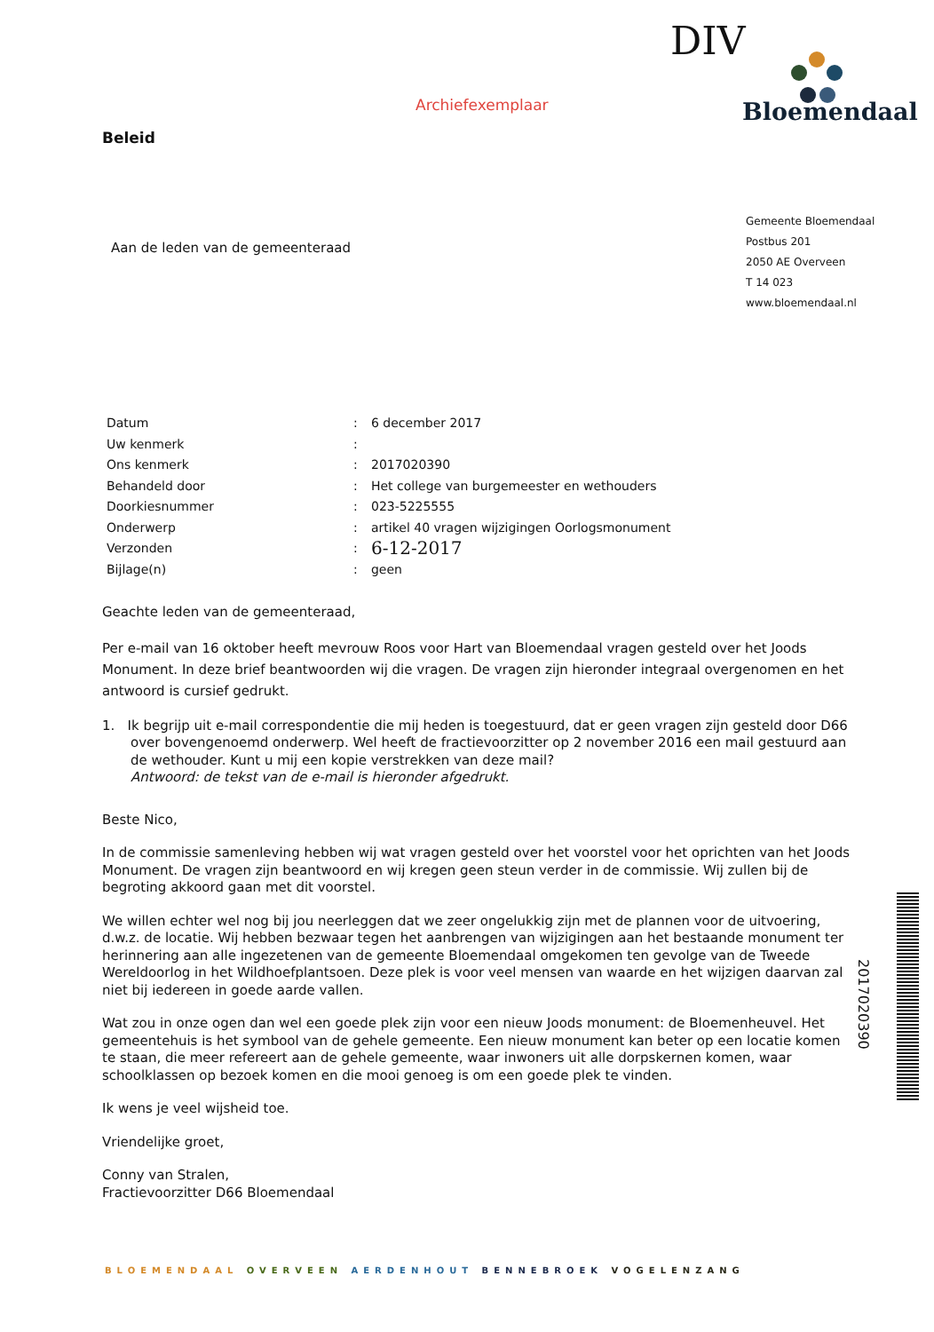DIV
Archiefexemplaar Bloemendaal
Beleid
Gemeente Bloemendaal
Postbus 201
2050 AE Overveen
T 14 023
www.bloemendaal.nl
Aan de leden van de gemeenteraad
| Datum | : | 6 december 2017 |
| Uw kenmerk | : | |
| Ons kenmerk | : | 2017020390 |
| Behandeld door | : | Het college van burgemeester en wethouders |
| Doorkiesnummer | : | 023-5225555 |
| Onderwerp | : | artikel 40 vragen wijzigingen Oorlogsmonument |
| Verzonden | : | 6-12-2017 |
| Bijlage(n) | : | geen |
Geachte leden van de gemeenteraad,
Per e-mail van 16 oktober heeft mevrouw Roos voor Hart van Bloemendaal vragen gesteld over het Joods Monument. In deze brief beantwoorden wij die vragen. De vragen zijn hieronder integraal overgenomen en het antwoord is cursief gedrukt.
1. Ik begrijp uit e-mail correspondentie die mij heden is toegestuurd, dat er geen vragen zijn gesteld door D66 over bovengenoemd onderwerp. Wel heeft de fractievoorzitter op 2 november 2016 een mail gestuurd aan de wethouder. Kunt u mij een kopie verstrekken van deze mail?
Antwoord: de tekst van de e-mail is hieronder afgedrukt.
Beste Nico,
In de commissie samenleving hebben wij wat vragen gesteld over het voorstel voor het oprichten van het Joods Monument. De vragen zijn beantwoord en wij kregen geen steun verder in de commissie. Wij zullen bij de begroting akkoord gaan met dit voorstel.
We willen echter wel nog bij jou neerleggen dat we zeer ongelukkig zijn met de plannen voor de uitvoering, d.w.z. de locatie. Wij hebben bezwaar tegen het aanbrengen van wijzigingen aan het bestaande monument ter herinnering aan alle ingezetenen van de gemeente Bloemendaal omgekomen ten gevolge van de Tweede Wereldoorlog in het Wildhoefplantsoen. Deze plek is voor veel mensen van waarde en het wijzigen daarvan zal niet bij iedereen in goede aarde vallen.
Wat zou in onze ogen dan wel een goede plek zijn voor een nieuw Joods monument: de Bloemenheuvel. Het gemeentehuis is het symbool van de gehele gemeente. Een nieuw monument kan beter op een locatie komen te staan, die meer refereert aan de gehele gemeente, waar inwoners uit alle dorpskernen komen, waar schoolklassen op bezoek komen en die mooi genoeg is om een goede plek te vinden.
Ik wens je veel wijsheid toe.
Vriendelijke groet,
Conny van Stralen,
Fractievoorzitter D66 Bloemendaal
2017020390
BLOEMENDAAL OVERVEEN AERDENHOUT BENNEBROEK VOGELENZANG